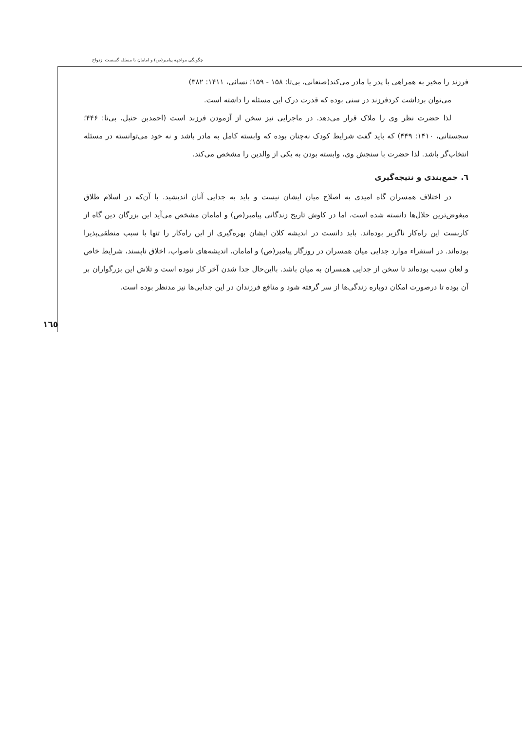چگونگی مواجهه پیامبر(ص) و امامان با مسئله گسست ازدواج
فرزند را مخیر به همراهی با پدر یا مادر می‌کند(صنعانی، بی‌تا: ۱۵۸ - ۱۵۹؛ نسائی، ۱۴۱۱: ۳۸۲)
می‌توان برداشت کردفرزند در سنی بوده که قدرت درک این مسئله را داشته است.
لذا حضرت نظر وی را ملاک قرار می‌دهد. در ماجرایی نیز سخن از آزمودن فرزند است (احمدبن حنبل، بی‌تا: ۴۴۶؛ سجستانی، ۱۴۱۰: ۴۴۹) که باید گفت شرایط کودک نه‌چنان بوده که وابسته کامل به مادر باشد و نه خود می‌توانسته در مسئله انتخاب‌گر باشد. لذا حضرت با سنجش وی، وابسته بودن به یکی از والدین را مشخص می‌کند.
٦. جمع‌بندی و نتیجه‌گیری
در اختلاف همسران گاه امیدی به اصلاح میان ایشان نیست و باید به جدایی آنان اندیشید. با آن‌که در اسلام طلاق مبغوض‌ترین حلال‌ها دانسته شده است، اما در کاوش تاریخ زندگانی پیامبر(ص) و امامان مشخص می‌آید این بزرگان دین گاه از کاربست این راه‌کار ناگزیر بوده‌اند. باید دانست در اندیشه کلان ایشان بهره‌گیری از این راه‌کار را تنها با سبب منطقی‌پذیرا بوده‌اند. در استقراء موارد جدایی میان همسران در روزگار پیامبر(ص) و امامان، اندیشه‌های ناصواب، اخلاق ناپسند، شرایط خاص و لعان سبب بوده‌اند تا سخن از جدایی همسران به میان باشد. بااین‌حال جدا شدن آخر کار نبوده است و تلاش این بزرگواران بر آن بوده تا درصورت امکان دوباره زندگی‌ها از سر گرفته شود و منافع فرزندان در این جدایی‌ها نیز مدنظر بوده است.
١٦٥